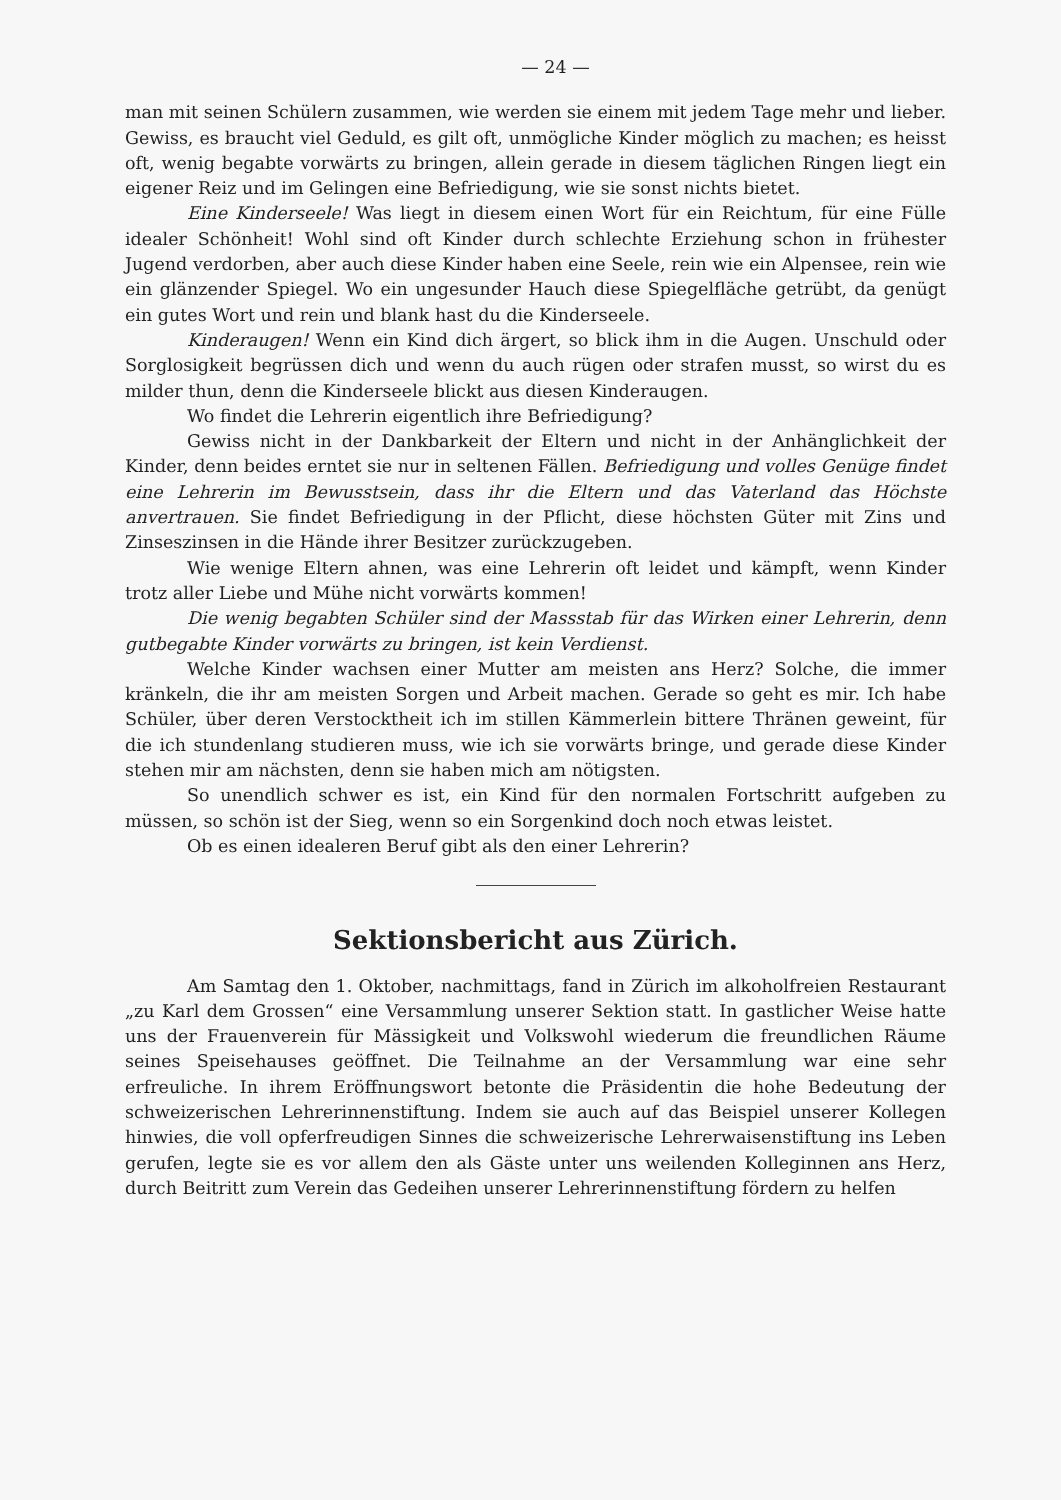— 24 —
man mit seinen Schülern zusammen, wie werden sie einem mit jedem Tage mehr und lieber. Gewiss, es braucht viel Geduld, es gilt oft, unmögliche Kinder möglich zu machen; es heisst oft, wenig begabte vorwärts zu bringen, allein gerade in diesem täglichen Ringen liegt ein eigener Reiz und im Gelingen eine Befriedigung, wie sie sonst nichts bietet.
Eine Kinderseele! Was liegt in diesem einen Wort für ein Reichtum, für eine Fülle idealer Schönheit! Wohl sind oft Kinder durch schlechte Erziehung schon in frühester Jugend verdorben, aber auch diese Kinder haben eine Seele, rein wie ein Alpensee, rein wie ein glänzender Spiegel. Wo ein ungesunder Hauch diese Spiegelfläche getrübt, da genügt ein gutes Wort und rein und blank hast du die Kinderseele.
Kinderaugen! Wenn ein Kind dich ärgert, so blick ihm in die Augen. Unschuld oder Sorglosigkeit begrüssen dich und wenn du auch rügen oder strafen musst, so wirst du es milder thun, denn die Kinderseele blickt aus diesen Kinderaugen.
Wo findet die Lehrerin eigentlich ihre Befriedigung?
Gewiss nicht in der Dankbarkeit der Eltern und nicht in der Anhänglichkeit der Kinder, denn beides erntet sie nur in seltenen Fällen. Befriedigung und volles Genüge findet eine Lehrerin im Bewusstsein, dass ihr die Eltern und das Vaterland das Höchste anvertrauen. Sie findet Befriedigung in der Pflicht, diese höchsten Güter mit Zins und Zinseszinsen in die Hände ihrer Besitzer zurückzugeben.
Wie wenige Eltern ahnen, was eine Lehrerin oft leidet und kämpft, wenn Kinder trotz aller Liebe und Mühe nicht vorwärts kommen!
Die wenig begabten Schüler sind der Massstab für das Wirken einer Lehrerin, denn gutbegabte Kinder vorwärts zu bringen, ist kein Verdienst.
Welche Kinder wachsen einer Mutter am meisten ans Herz? Solche, die immer kränkeln, die ihr am meisten Sorgen und Arbeit machen. Gerade so geht es mir. Ich habe Schüler, über deren Verstocktheit ich im stillen Kämmerlein bittere Thränen geweint, für die ich stundenlang studieren muss, wie ich sie vorwärts bringe, und gerade diese Kinder stehen mir am nächsten, denn sie haben mich am nötigsten.
So unendlich schwer es ist, ein Kind für den normalen Fortschritt aufgeben zu müssen, so schön ist der Sieg, wenn so ein Sorgenkind doch noch etwas leistet.
Ob es einen idealeren Beruf gibt als den einer Lehrerin?
Sektionsbericht aus Zürich.
Am Samtag den 1. Oktober, nachmittags, fand in Zürich im alkoholfreien Restaurant „zu Karl dem Grossen“ eine Versammlung unserer Sektion statt. In gastlicher Weise hatte uns der Frauenverein für Mässigkeit und Volkswohl wiederum die freundlichen Räume seines Speisehauses geöffnet. Die Teilnahme an der Versammlung war eine sehr erfreuliche. In ihrem Eröffnungswort betonte die Präsidentin die hohe Bedeutung der schweizerischen Lehrerinnenstiftung. Indem sie auch auf das Beispiel unserer Kollegen hinwies, die voll opferfreudigen Sinnes die schweizerische Lehrerwaisenstiftung ins Leben gerufen, legte sie es vor allem den als Gäste unter uns weilenden Kolleginnen ans Herz, durch Beitritt zum Verein das Gedeihen unserer Lehrerinnenstiftung fördern zu helfen